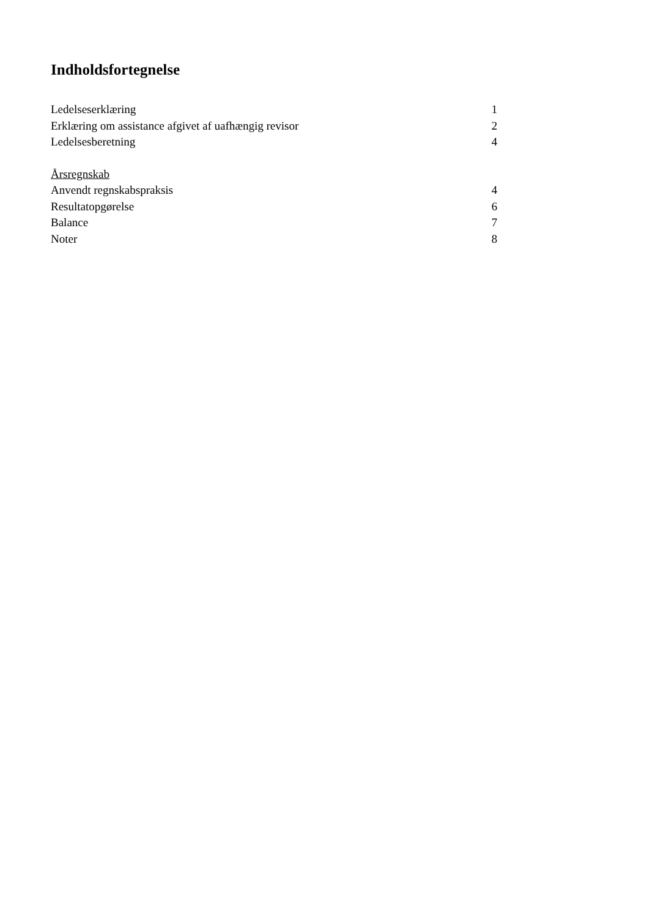Indholdsfortegnelse
Ledelseserklæring 1
Erklæring om assistance afgivet af uafhængig revisor 2
Ledelsesberetning 4
Årsregnskab
Anvendt regnskabspraksis 4
Resultatopgørelse 6
Balance 7
Noter 8